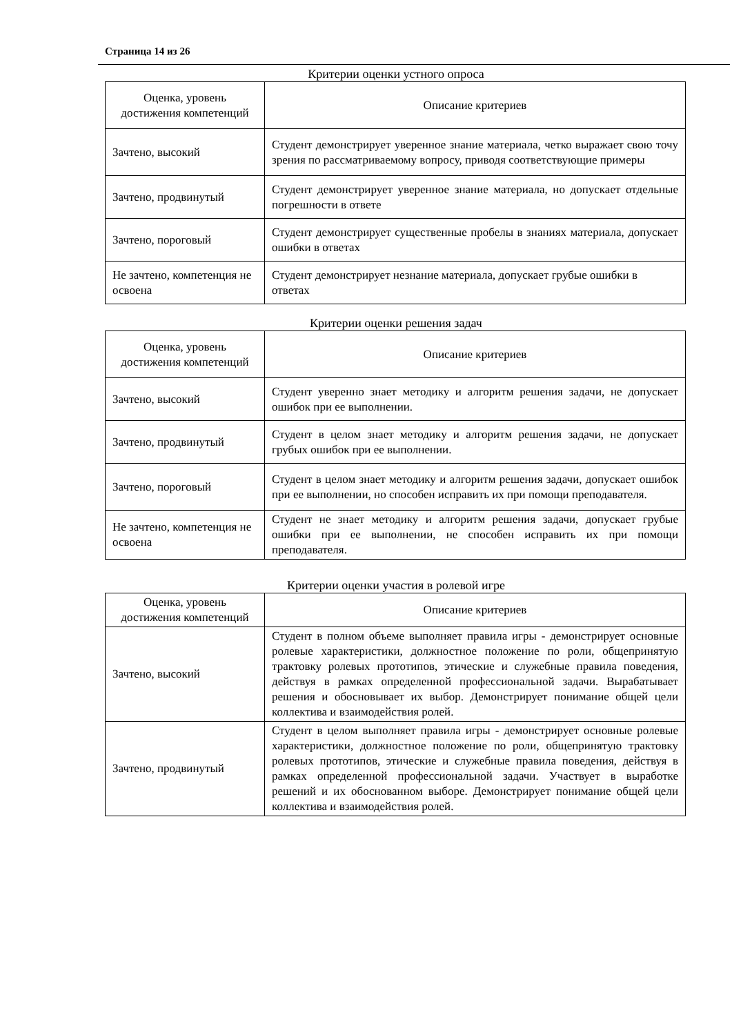Страница 14 из 26
Критерии оценки устного опроса
| Оценка, уровень достижения компетенций | Описание критериев |
| --- | --- |
| Зачтено, высокий | Студент демонстрирует уверенное знание материала, четко выражает свою точу зрения по рассматриваемому вопросу, приводя соответствующие примеры |
| Зачтено, продвинутый | Студент демонстрирует уверенное знание материала, но допускает отдельные погрешности в ответе |
| Зачтено, пороговый | Студент демонстрирует существенные пробелы в знаниях материала, допускает ошибки в ответах |
| Не зачтено, компетенция не освоена | Студент демонстрирует незнание материала, допускает грубые ошибки в ответах |
Критерии оценки решения задач
| Оценка, уровень достижения компетенций | Описание критериев |
| --- | --- |
| Зачтено, высокий | Студент уверенно знает методику и алгоритм решения задачи, не допускает ошибок при ее выполнении. |
| Зачтено, продвинутый | Студент в целом знает методику и алгоритм решения задачи, не допускает грубых ошибок при ее выполнении. |
| Зачтено, пороговый | Студент в целом знает методику и алгоритм решения задачи, допускает ошибок при ее выполнении, но способен исправить их при помощи преподавателя. |
| Не зачтено, компетенция не освоена | Студент не знает методику и алгоритм решения задачи, допускает грубые ошибки при ее выполнении, не способен исправить их при помощи преподавателя. |
Критерии оценки участия в ролевой игре
| Оценка, уровень достижения компетенций | Описание критериев |
| --- | --- |
| Зачтено, высокий | Студент в полном объеме выполняет правила игры - демонстрирует основные ролевые характеристики, должностное положение по роли, общепринятую трактовку ролевых прототипов, этические и служебные правила поведения, действуя в рамках определенной профессиональной задачи. Вырабатывает решения и обосновывает их выбор. Демонстрирует понимание общей цели коллектива и взаимодействия ролей. |
| Зачтено, продвинутый | Студент в целом выполняет правила игры - демонстрирует основные ролевые характеристики, должностное положение по роли, общепринятую трактовку ролевых прототипов, этические и служебные правила поведения, действуя в рамках определенной профессиональной задачи. Участвует в выработке решений и их обоснованном выборе. Демонстрирует понимание общей цели коллектива и взаимодействия ролей. |